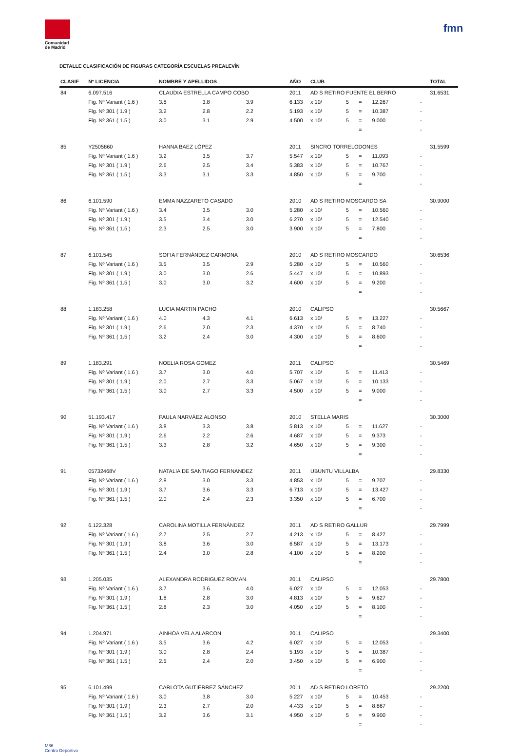Comunidad
de Madrid
fmn
DETALLE CLASIFICACIÓN DE FIGURAS CATEGORÍA ESCUELAS PREALEVÍN
| CLASIF | Nº LICENCIA | NOMBRE Y APELLIDOS | | | AÑO | CLUB | | | | | TOTAL |
| --- | --- | --- | --- | --- | --- | --- | --- | --- | --- | --- | --- |
| 84 | 6.097.516 | CLAUDIA ESTRELLA CAMPO COBO | | | 2011 | AD S RETIRO FUENTE EL BERRO | | | | | 31.6531 |
| | Fig. Nº Variant ( 1.6 ) | 3.8 | 3.8 | 3.9 | 6.133 | x 10/ | 5 | = | 12.267 | - | |
| | Fig. Nº 301 ( 1.9 ) | 3.2 | 2.8 | 2.2 | 5.193 | x 10/ | 5 | = | 10.387 | - | |
| | Fig. Nº 361 ( 1.5 ) | 3.0 | 3.1 | 2.9 | 4.500 | x 10/ | 5 | = | 9.000 | - | |
| | | | | | | | | = | | - | |
| 85 | Y2505860 | HANNA BAEZ LÓPEZ | | | 2011 | SINCRO TORRELODONES | | | | | 31.5599 |
| | Fig. Nº Variant ( 1.6 ) | 3.2 | 3.5 | 3.7 | 5.547 | x 10/ | 5 | = | 11.093 | - | |
| | Fig. Nº 301 ( 1.9 ) | 2.6 | 2.5 | 3.4 | 5.383 | x 10/ | 5 | = | 10.767 | - | |
| | Fig. Nº 361 ( 1.5 ) | 3.3 | 3.1 | 3.3 | 4.850 | x 10/ | 5 | = | 9.700 | - | |
| | | | | | | | | = | | - | |
| 86 | 6.101.590 | EMMA NAZZARETO CASADO | | | 2010 | AD S RETIRO MOSCARDO SA | | | | | 30.9000 |
| | Fig. Nº Variant ( 1.6 ) | 3.4 | 3.5 | 3.0 | 5.280 | x 10/ | 5 | = | 10.560 | - | |
| | Fig. Nº 301 ( 1.9 ) | 3.5 | 3.4 | 3.0 | 6.270 | x 10/ | 5 | = | 12.540 | - | |
| | Fig. Nº 361 ( 1.5 ) | 2.3 | 2.5 | 3.0 | 3.900 | x 10/ | 5 | = | 7.800 | - | |
| | | | | | | | | = | | - | |
| 87 | 6.101.545 | SOFIA FERNÁNDEZ CARMONA | | | 2010 | AD S RETIRO MOSCARDO | | | | | 30.6536 |
| | Fig. Nº Variant ( 1.6 ) | 3.5 | 3.5 | 2.9 | 5.280 | x 10/ | 5 | = | 10.560 | - | |
| | Fig. Nº 301 ( 1.9 ) | 3.0 | 3.0 | 2.6 | 5.447 | x 10/ | 5 | = | 10.893 | - | |
| | Fig. Nº 361 ( 1.5 ) | 3.0 | 3.0 | 3.2 | 4.600 | x 10/ | 5 | = | 9.200 | - | |
| | | | | | | | | = | | - | |
| 88 | 1.183.258 | LUCIA MARTIN PACHO | | | 2010 | CALIPSO | | | | | 30.5667 |
| | Fig. Nº Variant ( 1.6 ) | 4.0 | 4.3 | 4.1 | 6.613 | x 10/ | 5 | = | 13.227 | - | |
| | Fig. Nº 301 ( 1.9 ) | 2.6 | 2.0 | 2.3 | 4.370 | x 10/ | 5 | = | 8.740 | - | |
| | Fig. Nº 361 ( 1.5 ) | 3.2 | 2.4 | 3.0 | 4.300 | x 10/ | 5 | = | 8.600 | - | |
| | | | | | | | | = | | - | |
| 89 | 1.183.291 | NOELIA ROSA GOMEZ | | | 2011 | CALIPSO | | | | | 30.5469 |
| | Fig. Nº Variant ( 1.6 ) | 3.7 | 3.0 | 4.0 | 5.707 | x 10/ | 5 | = | 11.413 | - | |
| | Fig. Nº 301 ( 1.9 ) | 2.0 | 2.7 | 3.3 | 5.067 | x 10/ | 5 | = | 10.133 | - | |
| | Fig. Nº 361 ( 1.5 ) | 3.0 | 2.7 | 3.3 | 4.500 | x 10/ | 5 | = | 9.000 | - | |
| | | | | | | | | = | | - | |
| 90 | 51.193.417 | PAULA NARVÁEZ ALONSO | | | 2010 | STELLA MARIS | | | | | 30.3000 |
| | Fig. Nº Variant ( 1.6 ) | 3.8 | 3.3 | 3.8 | 5.813 | x 10/ | 5 | = | 11.627 | - | |
| | Fig. Nº 301 ( 1.9 ) | 2.6 | 2.2 | 2.6 | 4.687 | x 10/ | 5 | = | 9.373 | - | |
| | Fig. Nº 361 ( 1.5 ) | 3.3 | 2.8 | 3.2 | 4.650 | x 10/ | 5 | = | 9.300 | - | |
| | | | | | | | | = | | - | |
| 91 | 05732468V | NATALIA DE SANTIAGO FERNANDEZ | | | 2011 | UBUNTU VILLALBA | | | | | 29.8330 |
| | Fig. Nº Variant ( 1.6 ) | 2.8 | 3.0 | 3.3 | 4.853 | x 10/ | 5 | = | 9.707 | - | |
| | Fig. Nº 301 ( 1.9 ) | 3.7 | 3.6 | 3.3 | 6.713 | x 10/ | 5 | = | 13.427 | - | |
| | Fig. Nº 361 ( 1.5 ) | 2.0 | 2.4 | 2.3 | 3.350 | x 10/ | 5 | = | 6.700 | - | |
| | | | | | | | | = | | - | |
| 92 | 6.122.328 | CAROLINA MOTILLA FERNÁNDEZ | | | 2011 | AD S RETIRO GALLUR | | | | | 29.7999 |
| | Fig. Nº Variant ( 1.6 ) | 2.7 | 2.5 | 2.7 | 4.213 | x 10/ | 5 | = | 8.427 | - | |
| | Fig. Nº 301 ( 1.9 ) | 3.8 | 3.6 | 3.0 | 6.587 | x 10/ | 5 | = | 13.173 | - | |
| | Fig. Nº 361 ( 1.5 ) | 2.4 | 3.0 | 2.8 | 4.100 | x 10/ | 5 | = | 8.200 | - | |
| | | | | | | | | = | | - | |
| 93 | 1.205.035 | ALEXANDRA RODRIGUEZ ROMAN | | | 2011 | CALIPSO | | | | | 29.7800 |
| | Fig. Nº Variant ( 1.6 ) | 3.7 | 3.6 | 4.0 | 6.027 | x 10/ | 5 | = | 12.053 | - | |
| | Fig. Nº 301 ( 1.9 ) | 1.8 | 2.8 | 3.0 | 4.813 | x 10/ | 5 | = | 9.627 | - | |
| | Fig. Nº 361 ( 1.5 ) | 2.8 | 2.3 | 3.0 | 4.050 | x 10/ | 5 | = | 8.100 | - | |
| | | | | | | | | = | | - | |
| 94 | 1.204.971 | AINHOA VELA ALARCON | | | 2011 | CALIPSO | | | | | 29.3400 |
| | Fig. Nº Variant ( 1.6 ) | 3.5 | 3.6 | 4.2 | 6.027 | x 10/ | 5 | = | 12.053 | - | |
| | Fig. Nº 301 ( 1.9 ) | 3.0 | 2.8 | 2.4 | 5.193 | x 10/ | 5 | = | 10.387 | - | |
| | Fig. Nº 361 ( 1.5 ) | 2.5 | 2.4 | 2.0 | 3.450 | x 10/ | 5 | = | 6.900 | - | |
| | | | | | | | | = | | - | |
| 95 | 6.101.499 | CARLOTA GUTIÉRREZ SÁNCHEZ | | | 2011 | AD S RETIRO LORETO | | | | | 29.2200 |
| | Fig. Nº Variant ( 1.6 ) | 3.0 | 3.8 | 3.0 | 5.227 | x 10/ | 5 | = | 10.453 | - | |
| | Fig. Nº 301 ( 1.9 ) | 2.3 | 2.7 | 2.0 | 4.433 | x 10/ | 5 | = | 8.867 | - | |
| | Fig. Nº 361 ( 1.5 ) | 3.2 | 3.6 | 3.1 | 4.950 | x 10/ | 5 | = | 9.900 | - | |
| | | | | | | | | = | | - | |
M86
Centro Deportivo